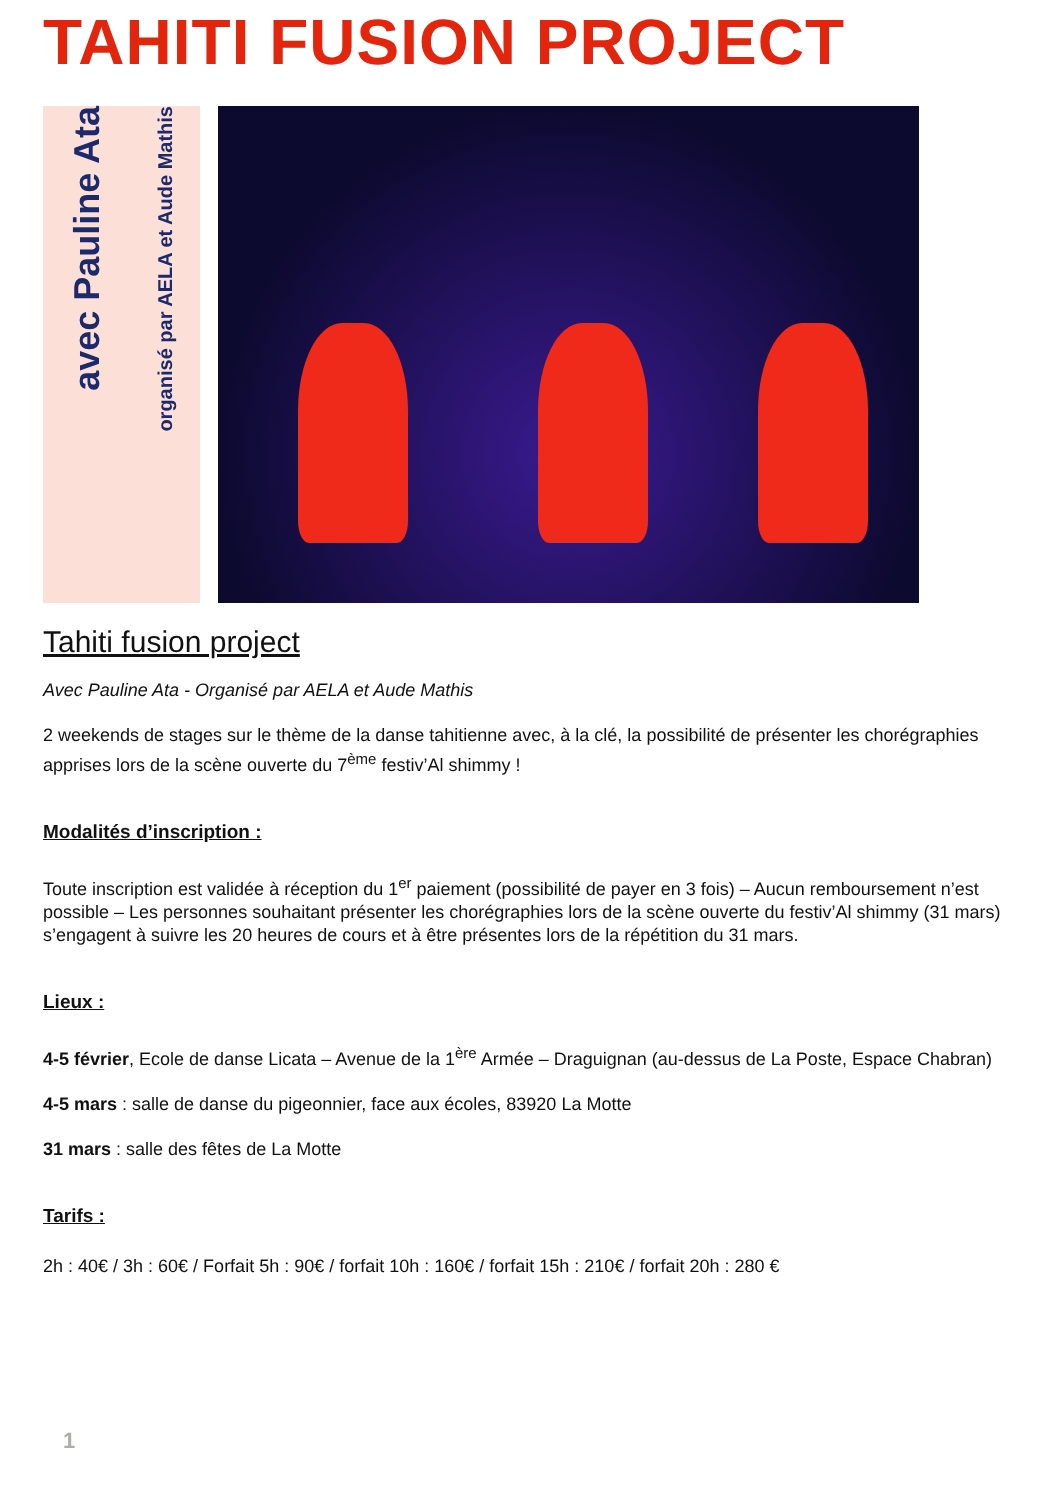TAHITI FUSION PROJECT
avec Pauline Ata organisé par AELA et Aude Mathis
Tahiti fusion project
Avec Pauline Ata - Organisé par AELA et Aude Mathis
2 weekends de stages sur le thème de la danse tahitienne avec, à la clé, la possibilité de présenter les chorégraphies apprises lors de la scène ouverte du 7<sup>ème</sup> festiv’Al shimmy !
Modalités d’inscription :
Toute inscription est validée à réception du 1<sup>er</sup> paiement (possibilité de payer en 3 fois) – Aucun remboursement n’est possible – Les personnes souhaitant présenter les chorégraphies lors de la scène ouverte du festiv’Al shimmy (31 mars) s’engagent à suivre les 20 heures de cours et à être présentes lors de la répétition du 31 mars.
Lieux :
4-5 février, Ecole de danse Licata – Avenue de la 1<sup>ère</sup> Armée – Draguignan (au-dessus de La Poste, Espace Chabran)
4-5 mars : salle de danse du pigeonnier, face aux écoles, 83920 La Motte
31 mars : salle des fêtes de La Motte
Tarifs :
2h : 40€ / 3h : 60€ / Forfait 5h : 90€ / forfait 10h : 160€ / forfait 15h : 210€ / forfait 20h : 280 €
1